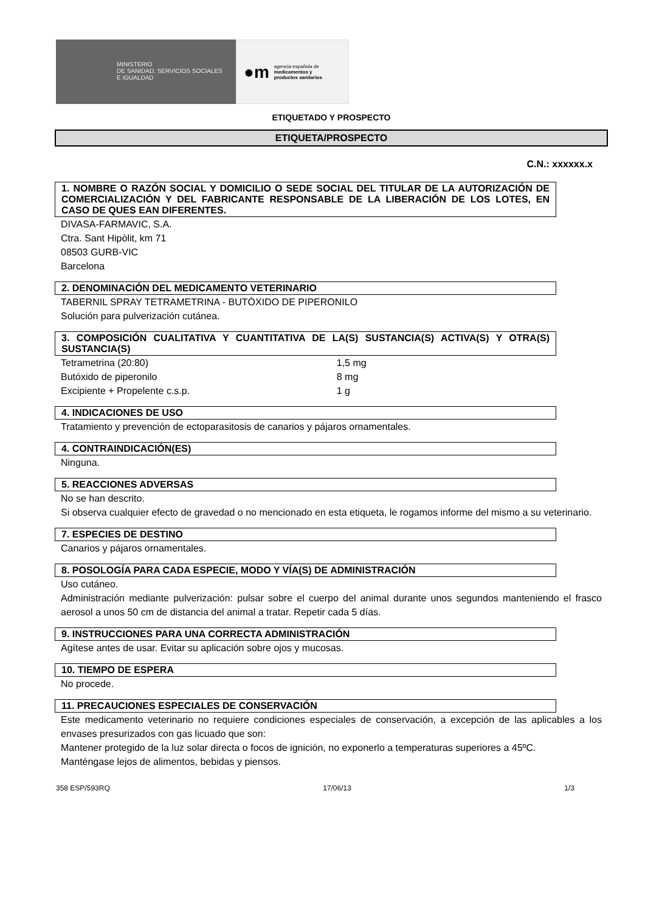MINISTERIO
DE SANIDAD, SERVICIOS SOCIALES
E IGUALDAD
●m agencia española de
medicamentos y
productos sanitarios
ETIQUETADO Y PROSPECTO
ETIQUETA/PROSPECTO
C.N.: xxxxxx.x
1. NOMBRE O RAZÓN SOCIAL Y DOMICILIO O SEDE SOCIAL DEL TITULAR DE LA AUTORIZACIÓN DE COMERCIALIZACIÓN Y DEL FABRICANTE RESPONSABLE DE LA LIBERACIÓN DE LOS LOTES, EN CASO DE QUES EAN DIFERENTES.
DIVASA-FARMAVIC, S.A.
Ctra. Sant Hipòlit, km 71
08503 GURB-VIC
Barcelona
2. DENOMINACIÓN DEL MEDICAMENTO VETERINARIO
TABERNIL SPRAY TETRAMETRINA - BUTÓXIDO DE PIPERONILO
Solución para pulverización cutánea.
3. COMPOSICIÓN CUALITATIVA Y CUANTITATIVA DE LA(S) SUSTANCIA(S) ACTIVA(S) Y OTRA(S) SUSTANCIA(S)
| Tetrametrina (20:80) | 1,5 mg |
| Butóxido de piperonilo | 8 mg |
| Excipiente + Propelente c.s.p. | 1 g |
4. INDICACIONES DE USO
Tratamiento y prevención de ectoparasitosis de canarios y pájaros ornamentales.
4. CONTRAINDICACIÓN(ES)
Ninguna.
5. REACCIONES ADVERSAS
No se han descrito.
Si observa cualquier efecto de gravedad o no mencionado en esta etiqueta, le rogamos informe del mismo a su veterinario.
7. ESPECIES DE DESTINO
Canarios y pájaros ornamentales.
8. POSOLOGÍA PARA CADA ESPECIE, MODO Y VÍA(S) DE ADMINISTRACIÓN
Uso cutáneo.
Administración mediante pulverización: pulsar sobre el cuerpo del animal durante unos segundos manteniendo el frasco aerosol a unos 50 cm de distancia del animal a tratar. Repetir cada 5 días.
9. INSTRUCCIONES PARA UNA CORRECTA ADMINISTRACIÓN
Agítese antes de usar. Evitar su aplicación sobre ojos y mucosas.
10. TIEMPO DE ESPERA
No procede.
11. PRECAUCIONES ESPECIALES DE CONSERVACIÓN
Este medicamento veterinario no requiere condiciones especiales de conservación, a excepción de las aplicables a los envases presurizados con gas licuado que son:
Mantener protegido de la luz solar directa o focos de ignición, no exponerlo a temperaturas superiores a 45ºC.
Manténgase lejos de alimentos, bebidas y piensos.
358 ESP/593RQ 17/06/13 1/3